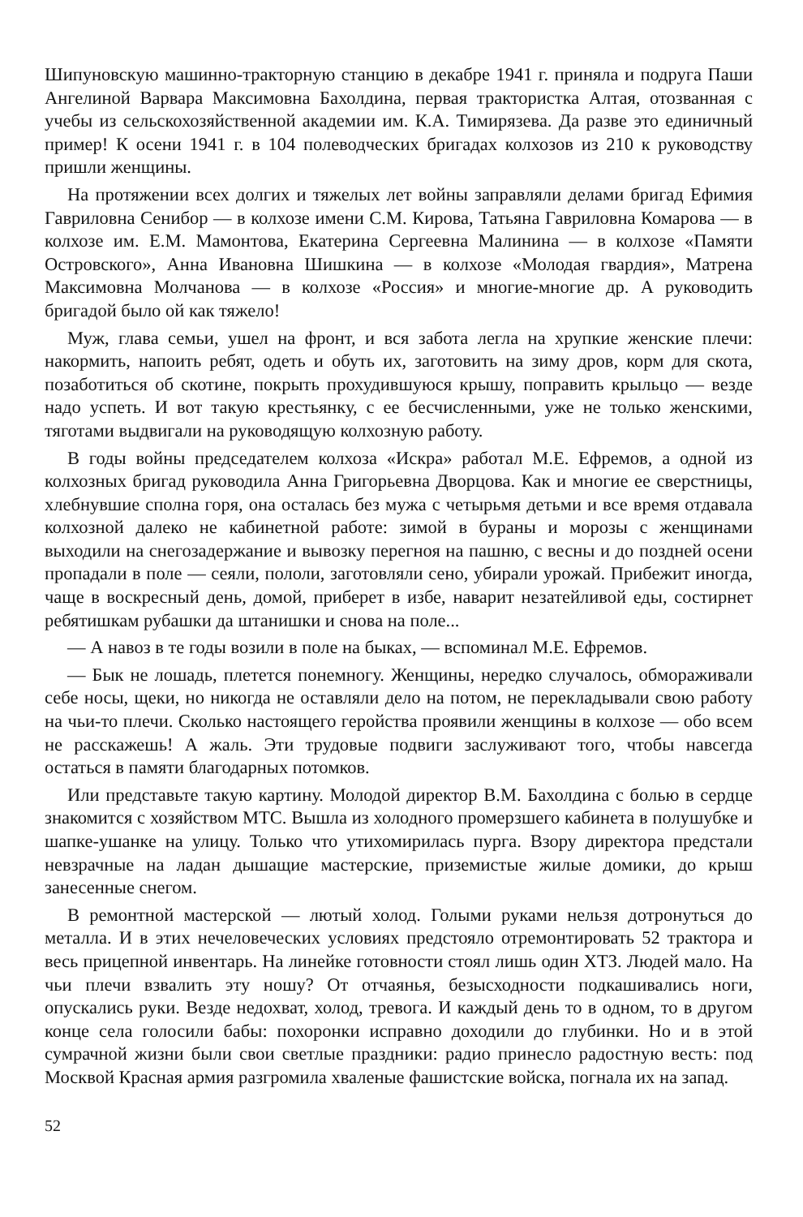Шипуновскую машинно-тракторную станцию в декабре 1941 г. приняла и подруга Паши Ангелиной Варвара Максимовна Бахолдина, первая трактористка Алтая, отозванная с учебы из сельскохозяйственной академии им. К.А. Тимирязева. Да разве это единичный пример! К осени 1941 г. в 104 полеводческих бригадах колхозов из 210 к руководству пришли женщины.
На протяжении всех долгих и тяжелых лет войны заправляли делами бригад Ефимия Гавриловна Сенибор — в колхозе имени С.М. Кирова, Татьяна Гавриловна Комарова — в колхозе им. Е.М. Мамонтова, Екатерина Сергеевна Малинина — в колхозе «Памяти Островского», Анна Ивановна Шишкина — в колхозе «Молодая гвардия», Матрена Максимовна Молчанова — в колхозе «Россия» и многие-многие др. А руководить бригадой было ой как тяжело!
Муж, глава семьи, ушел на фронт, и вся забота легла на хрупкие женские плечи: накормить, напоить ребят, одеть и обуть их, заготовить на зиму дров, корм для скота, позаботиться об скотине, покрыть прохудившуюся крышу, поправить крыльцо — везде надо успеть. И вот такую крестьянку, с ее бесчисленными, уже не только женскими, тяготами выдвигали на руководящую колхозную работу.
В годы войны председателем колхоза «Искра» работал М.Е. Ефремов, а одной из колхозных бригад руководила Анна Григорьевна Дворцова. Как и многие ее сверстницы, хлебнувшие сполна горя, она осталась без мужа с четырьмя детьми и все время отдавала колхозной далеко не кабинетной работе: зимой в бураны и морозы с женщинами выходили на снегозадержание и вывозку перегноя на пашню, с весны и до поздней осени пропадали в поле — сеяли, пололи, заготовляли сено, убирали урожай. Прибежит иногда, чаще в воскресный день, домой, приберет в избе, наварит незатейливой еды, состирнет ребятишкам рубашки да штанишки и снова на поле...
— А навоз в те годы возили в поле на быках, — вспоминал М.Е. Ефремов.
— Бык не лошадь, плетется понемногу. Женщины, нередко случалось, обмораживали себе носы, щеки, но никогда не оставляли дело на потом, не перекладывали свою работу на чьи-то плечи. Сколько настоящего геройства проявили женщины в колхозе — обо всем не расскажешь! А жаль. Эти трудовые подвиги заслуживают того, чтобы навсегда остаться в памяти благодарных потомков.
Или представьте такую картину. Молодой директор В.М. Бахолдина с болью в сердце знакомится с хозяйством МТС. Вышла из холодного промерзшего кабинета в полушубке и шапке-ушанке на улицу. Только что утихомирилась пурга. Взору директора предстали невзрачные на ладан дышащие мастерские, приземистые жилые домики, до крыш занесенные снегом.
В ремонтной мастерской — лютый холод. Голыми руками нельзя дотронуться до металла. И в этих нечеловеческих условиях предстояло отремонтировать 52 трактора и весь прицепной инвентарь. На линейке готовности стоял лишь один ХТЗ. Людей мало. На чьи плечи взвалить эту ношу? От отчаянья, безысходности подкашивались ноги, опускались руки. Везде недохват, холод, тревога. И каждый день то в одном, то в другом конце села голосили бабы: похоронки исправно доходили до глубинки. Но и в этой сумрачной жизни были свои светлые праздники: радио принесло радостную весть: под Москвой Красная армия разгромила хваленые фашистские войска, погнала их на запад.
52